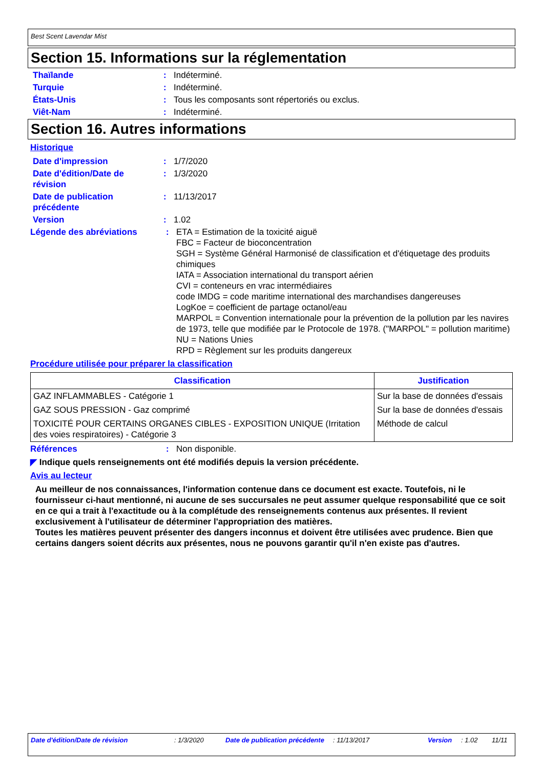Best Scent Lavendar Mist
Section 15. Informations sur la réglementation
Thaïlande : Indéterminé.
Turquie : Indéterminé.
États-Unis : Tous les composants sont répertoriés ou exclus.
Viêt-Nam : Indéterminé.
Section 16. Autres informations
Historique
Date d'impression : 1/7/2020
Date d'édition/Date de révision
: 1/3/2020
Date de publication précédente
: 11/13/2017
Version : 1.02
Légende des abréviations : ETA = Estimation de la toxicité aiguë
FBC = Facteur de bioconcentration
SGH = Système Général Harmonisé de classification et d'étiquetage des produits chimiques
IATA = Association international du transport aérien
CVI = conteneurs en vrac intermédiaires
code IMDG = code maritime international des marchandises dangereuses
LogKoe = coefficient de partage octanol/eau
MARPOL = Convention internationale pour la prévention de la pollution par les navires de 1973, telle que modifiée par le Protocole de 1978. ("MARPOL" = pollution maritime)
NU = Nations Unies
RPD = Règlement sur les produits dangereux
Procédure utilisée pour préparer la classification
| Classification | Justification |
| --- | --- |
| GAZ INFLAMMABLES - Catégorie 1 | Sur la base de données d'essais |
| GAZ SOUS PRESSION - Gaz comprimé | Sur la base de données d'essais |
| TOXICITÉ POUR CERTAINS ORGANES CIBLES - EXPOSITION UNIQUE (Irritation des voies respiratoires) - Catégorie 3 | Méthode de calcul |
Références : Non disponible.
◤ Indique quels renseignements ont été modifiés depuis la version précédente.
Avis au lecteur
Au meilleur de nos connaissances, l'information contenue dans ce document est exacte. Toutefois, ni le fournisseur ci-haut mentionné, ni aucune de ses succursales ne peut assumer quelque responsabilité que ce soit en ce qui a trait à l'exactitude ou à la complétude des renseignements contenus aux présentes. Il revient exclusivement à l'utilisateur de déterminer l'appropriation des matières.
Toutes les matières peuvent présenter des dangers inconnus et doivent être utilisées avec prudence. Bien que certains dangers soient décrits aux présentes, nous ne pouvons garantir qu'il n'en existe pas d'autres.
Date d'édition/Date de révision : 1/3/2020 Date de publication précédente
: 11/13/2017 Version : 1.02 11/11